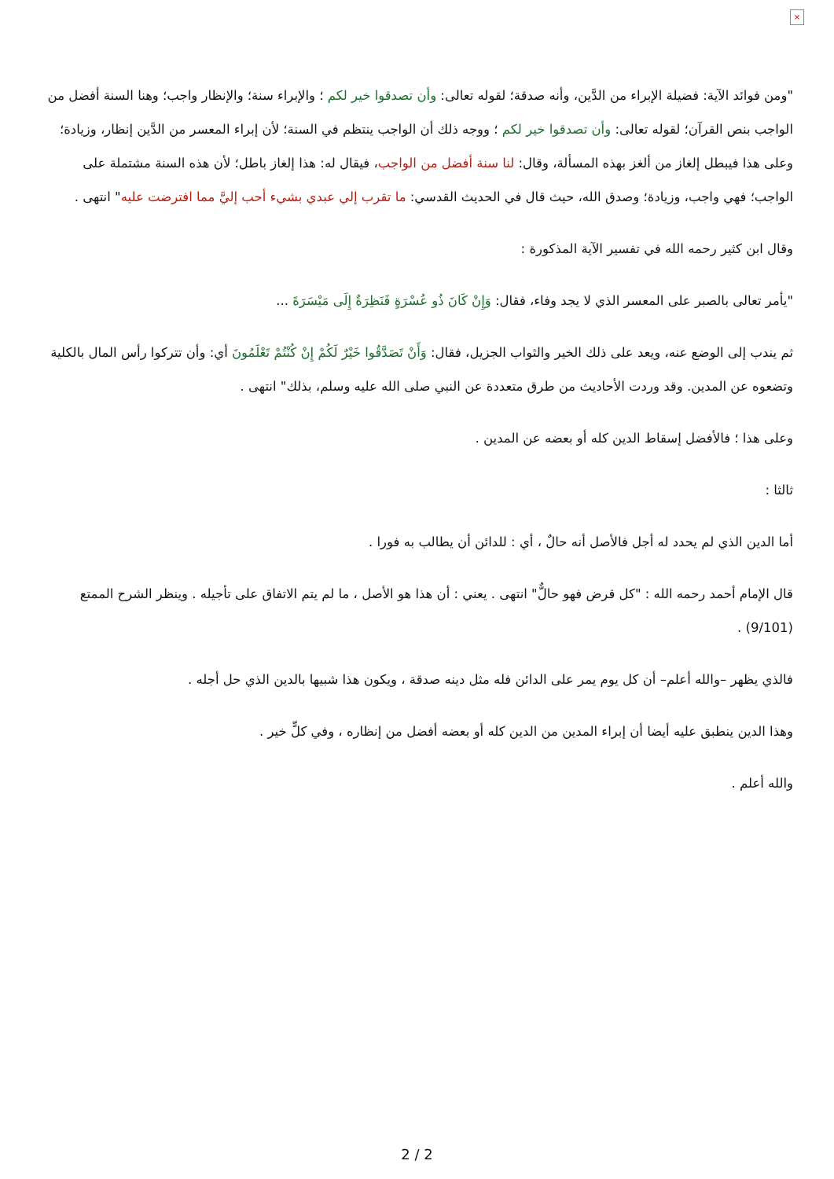×
"ومن فوائد الآية: فضيلة الإبراء من الدَّين، وأنه صدقة؛ لقوله تعالى: وأن تصدقوا خير لكم ؛ والإبراء سنة؛ والإنظار واجب؛ وهنا السنة أفضل من الواجب بنص القرآن؛ لقوله تعالى: وأن تصدقوا خير لكم ؛ ووجه ذلك أن الواجب ينتظم في السنة؛ لأن إبراء المعسر من الدَّين إنظار، وزيادة؛ وعلى هذا فيبطل إلغاز من ألغز بهذه المسألة، وقال: لنا سنة أفضل من الواجب، فيقال له: هذا إلغاز باطل؛ لأن هذه السنة مشتملة على الواجب؛ فهي واجب، وزيادة؛ وصدق الله، حيث قال في الحديث القدسي: ما تقرب إلي عبدي بشيء أحب إليَّ مما افترضت عليه" انتهى .
وقال ابن كثير رحمه الله في تفسير الآية المذكورة :
"يأمر تعالى بالصبر على المعسر الذي لا يجد وفاء، فقال: وَإِنْ كَانَ ذُو عُسْرَةٍ فَنَظِرَةٌ إِلَى مَيْسَرَةَ ...
ثم يندب إلى الوضع عنه، ويعد على ذلك الخير والثواب الجزيل، فقال: وَأَنْ تَصَدَّقُوا خَيْرٌ لَكُمْ إِنْ كُنْتُمْ تَعْلَمُونَ أي: وأن تتركوا رأس المال بالكلية وتضعوه عن المدين. وقد وردت الأحاديث من طرق متعددة عن النبي صلى الله عليه وسلم، بذلك" انتهى .
وعلى هذا ؛ فالأفضل إسقاط الدين كله أو بعضه عن المدين .
ثالثا :
أما الدين الذي لم يحدد له أجل فالأصل أنه حالٌ ، أي : للدائن أن يطالب به فورا .
قال الإمام أحمد رحمه الله : "كل قرض فهو حالٌّ" انتهى . يعني : أن هذا هو الأصل ، ما لم يتم الاتفاق على تأجيله . وينظر الشرح الممتع (9/101) .
فالذي يظهر –والله أعلم– أن كل يوم يمر على الدائن فله مثل دينه صدقة ، ويكون هذا شبيها بالدين الذي حل أجله .
وهذا الدين ينطبق عليه أيضا أن إبراء المدين من الدين كله أو بعضه أفضل من إنظاره ، وفي كلٍّ خير .
والله أعلم .
2 / 2